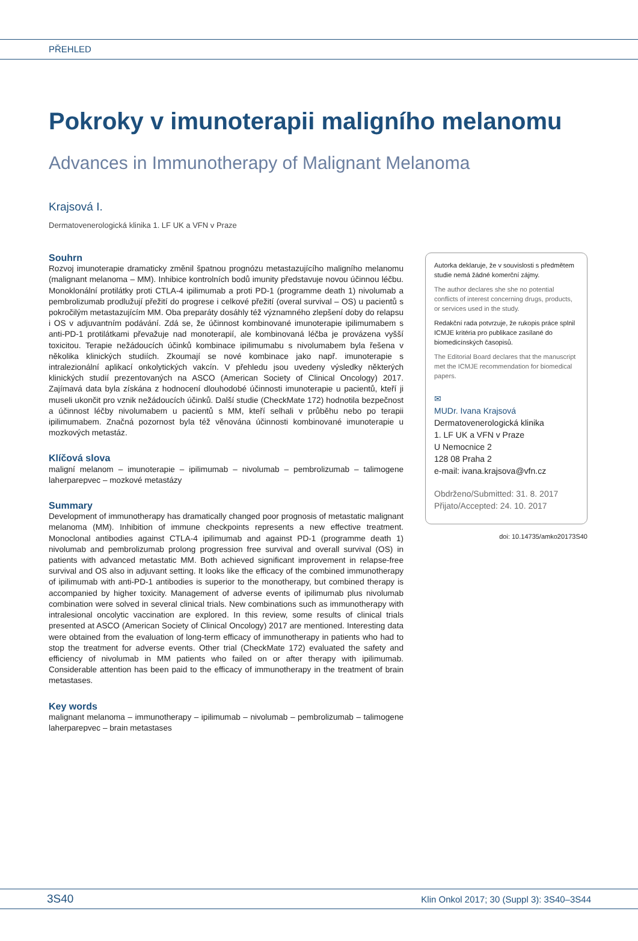PŘEHLED
Pokroky v imunoterapii maligního melanomu
Advances in Immunotherapy of Malignant Melanoma
Krajsová I.
Dermatovenerologická klinika 1. LF UK a VFN v Praze
Souhrn
Rozvoj imunoterapie dramaticky změnil špatnou prognózu metastazujícího maligního melanomu (malignant melanoma – MM). Inhibice kontrolních bodů imunity představuje novou účinnou léčbu. Monoklonální protilátky proti CTLA-4 ipilimumab a proti PD-1 (programme death 1) nivolumab a pembrolizumab prodlužují přežití do progrese i celkové přežití (overal survival – OS) u pacientů s pokročilým metastazujícím MM. Oba preparáty dosáhly též významného zlepšení doby do relapsu i OS v adjuvantním podávání. Zdá se, že účinnost kombinované imunoterapie ipilimumabem s anti-PD-1 protilátkami převažuje nad monoterapií, ale kombinovaná léčba je provázena vyšší toxicitou. Terapie nežádoucích účinků kombinace ipilimumabu s nivolumabem byla řešena v několika klinických studiích. Zkoumají se nové kombinace jako např. imunoterapie s intralezionální aplikací onkolytických vakcín. V přehledu jsou uvedeny výsledky některých klinických studií prezentovaných na ASCO (American Society of Clinical Oncology) 2017. Zajímavá data byla získána z hodnocení dlouhodobé účinnosti imunoterapie u pacientů, kteří ji museli ukončit pro vznik nežádoucích účinků. Další studie (CheckMate 172) hodnotila bezpečnost a účinnost léčby nivolumabem u pacientů s MM, kteří selhali v průběhu nebo po terapii ipilimumabem. Značná pozornost byla též věnována účinnosti kombinované imunoterapie u mozkových metastáz.
Klíčová slova
maligní melanom – imunoterapie – ipilimumab – nivolumab – pembrolizumab – talimogene laherparepvec – mozkové metastázy
Summary
Development of immunotherapy has dramatically changed poor prognosis of metastatic malignant melanoma (MM). Inhibition of immune checkpoints represents a new effective treatment. Monoclonal antibodies against CTLA-4 ipilimumab and against PD-1 (programme death 1) nivolumab and pembrolizumab prolong progression free survival and overall survival (OS) in patients with advanced metastatic MM. Both achieved significant improvement in relapse-free survival and OS also in adjuvant setting. It looks like the efficacy of the combined immunotherapy of ipilimumab with anti-PD-1 antibodies is superior to the monotherapy, but combined therapy is accompanied by higher toxicity. Management of adverse events of ipilimumab plus nivolumab combination were solved in several clinical trials. New combinations such as immunotherapy with intralesional oncolytic vaccination are explored. In this review, some results of clinical trials presented at ASCO (American Society of Clinical Oncology) 2017 are mentioned. Interesting data were obtained from the evaluation of long-term efficacy of immunotherapy in patients who had to stop the treatment for adverse events. Other trial (CheckMate 172) evaluated the safety and efficiency of nivolumab in MM patients who failed on or after therapy with ipilimumab. Considerable attention has been paid to the efficacy of immunotherapy in the treatment of brain metastases.
Key words
malignant melanoma – immunotherapy – ipilimumab – nivolumab – pembrolizumab – talimogene laherparepvec – brain metastases
Autorka deklaruje, že v souvislosti s předmětem studie nemá žádné komerční zájmy.
The author declares she she no potential conflicts of interest concerning drugs, products, or services used in the study.
Redakční rada potvrzuje, že rukopis práce splnil ICMJE kritéria pro publikace zasílané do biomedicínských časopisů.
The Editorial Board declares that the manuscript met the ICMJE recommendation for biomedical papers.
✉
MUDr. Ivana Krajsová
Dermatovenerologická klinika
1. LF UK a VFN v Praze
U Nemocnice 2
128 08 Praha 2
e-mail: ivana.krajsova@vfn.cz
Obdrženo/Submitted: 31. 8. 2017
Přijato/Accepted: 24. 10. 2017
doi: 10.14735/amko20173S40
3S40 Klin Onkol 2017; 30 (Suppl 3): 3S40–3S44